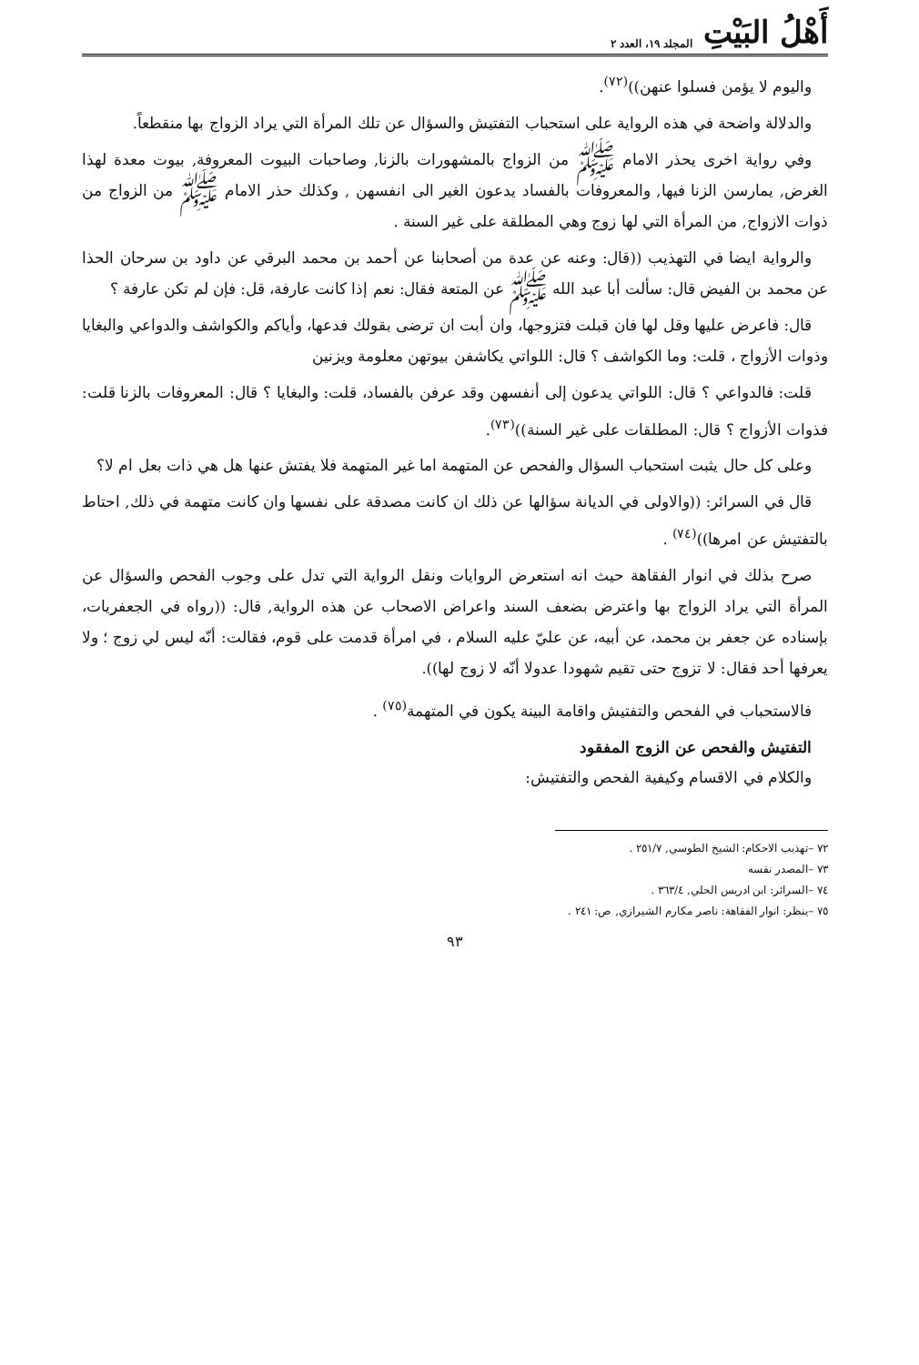أَهْلُ البَيْتِ المجلد ١٩، العدد ٢
واليوم لا يؤمن فسلوا عنهن))<sup>(٧٢)</sup>.
والدلالة واضحة في هذه الرواية على استحباب التفتيش والسؤال عن تلك المرأة التي يراد الزواج بها منقطعاً.
وفي رواية اخرى يحذر الامام ﷺ من الزواج بالمشهورات بالزنا, وصاحبات البيوت المعروفة, بيوت معدة لهذا الغرض, يمارسن الزنا فيها, والمعروفات بالفساد يدعون الغير الى انفسهن , وكذلك حذر الامام ﷺ من الزواج من ذوات الازواج, من المرأة التي لها زوج وهي المطلقة على غير السنة .
والرواية ايضا في التهذيب ((قال: وعنه عن عدة من أصحابنا عن أحمد بن محمد البرقي عن داود بن سرحان الحذا عن محمد بن الفيض قال: سألت أبا عبد الله ﷺ عن المتعة فقال: نعم إذا كانت عارفة، قل: فإن لم تكن عارفة ؟
قال: فاعرض عليها وقل لها فان قبلت فتزوجها، وان أبت ان ترضى بقولك فدعها، وأياكم والكواشف والدواعي والبغايا وذوات الأزواج ، قلت: وما الكواشف ؟ قال: اللواتي يكاشفن بيوتهن معلومة ويزنين
قلت: فالدواعي ؟ قال: اللواتي يدعون إلى أنفسهن وقد عرفن بالفساد، قلت: والبغايا ؟ قال: المعروفات بالزنا قلت: فذوات الأزواج ؟ قال: المطلقات على غير السنة))<sup>(٧٣)</sup>.
وعلى كل حال يثبت استحباب السؤال والفحص عن المتهمة اما غير المتهمة فلا يفتش عنها هل هي ذات بعل ام لا؟
قال في السرائر: ((والاولى في الديانة سؤالها عن ذلك ان كانت مصدقة على نفسها وان كانت متهمة في ذلك, احتاط بالتفتيش عن امرها))<sup>(٧٤)</sup> .
صرح بذلك في انوار الفقاهة حيث انه استعرض الروايات ونقل الرواية التي تدل على وجوب الفحص والسؤال عن المرأة التي يراد الزواج بها واعترض بضعف السند واعراض الاصحاب عن هذه الرواية, قال: ((رواه في الجعفريات، بإسناده عن جعفر بن محمد، عن أبيه، عن عليّ عليه السلام ، في امرأة قدمت على قوم، فقالت: أنّه ليس لي زوج ؛ ولا يعرفها أحد فقال: لا تزوج حتى تقيم شهودا عدولا أنّه لا زوج لها)).
فالاستحباب في الفحص والتفتيش واقامة البينة يكون في المتهمة<sup>(٧٥)</sup> .
التفتيش والفحص عن الزوج المفقود
والكلام في الاقسام وكيفية الفحص والتفتيش:
٧٢ –تهذيب الاحكام: الشيخ الطوسي, ٢٥١/٧ .
٧٣ –المصدر نفسه
٧٤ –السرائر: ابن ادريس الحلي, ٣٦٣/٤ .
٧٥ –ينظر: انوار الفقاهة: ناصر مكارم الشيرازي, ص: ٢٤١ .
٩٣